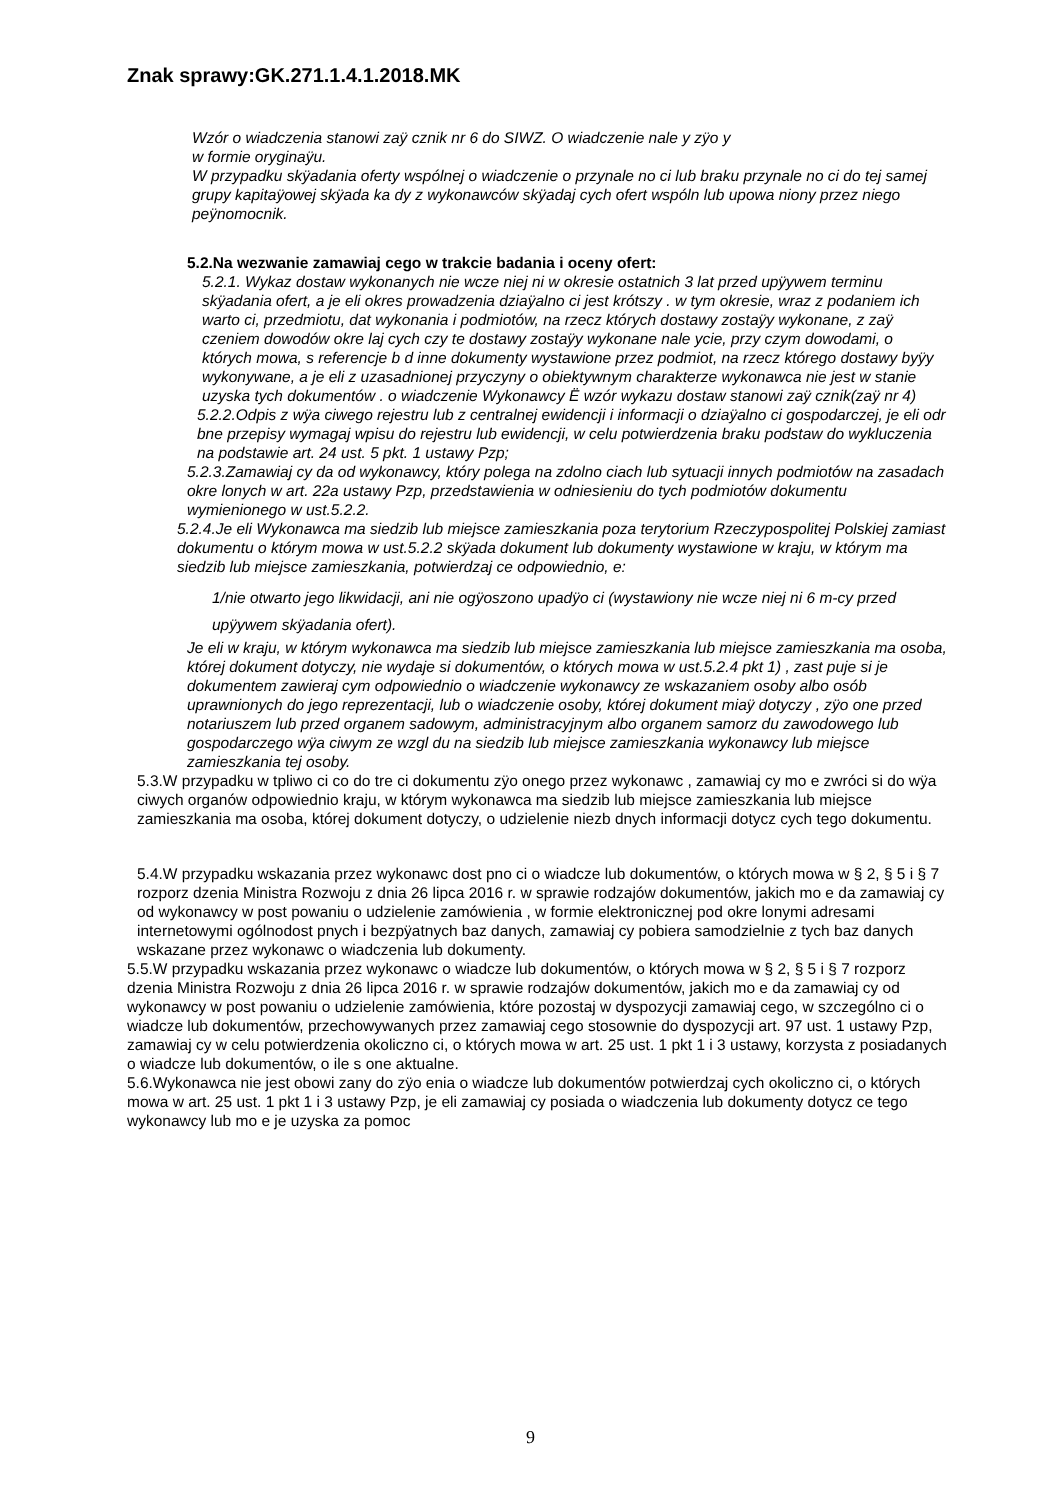Znak sprawy:GK.271.1.4.1.2018.MK
Wzór o wiadczenia stanowi zaÿ cznik nr 6 do SIWZ. O wiadczenie nale y zÿo y
w formie oryginaÿu.
W przypadku skÿadania oferty wspólnej o wiadczenie o przynale no ci lub braku przynale no ci do tej samej grupy kapitaÿowej skÿada ka dy z wykonawców skÿadaj cych ofert wspóln lub upowa niony przez niego peÿnomocnik.
5.2.Na wezwanie zamawiaj cego w trakcie badania i oceny ofert:
5.2.1. Wykaz dostaw wykonanych nie wcze niej ni w okresie ostatnich 3 lat przed upÿywem terminu skÿadania ofert, a je eli okres prowadzenia dziaÿalno ci jest krótszy . w tym okresie, wraz z podaniem ich warto ci, przedmiotu, dat wykonania i podmiotów, na rzecz których dostawy zostaÿy wykonane, z zaÿ czeniem dowodów okre laj cych czy te dostawy zostaÿy wykonane nale ycie, przy czym dowodami, o których mowa, s referencje b d inne dokumenty wystawione przez podmiot, na rzecz którego dostawy byÿy wykonywane, a je eli z uzasadnionej przyczyny o obiektywnym charakterze wykonawca nie jest w stanie uzyska tych dokumentów . o wiadczenie Wykonawcy Ë wzór wykazu dostaw stanowi zaÿ cznik(zaÿ nr 4)
5.2.2.Odpis z wÿa ciwego rejestru lub z centralnej ewidencji i informacji o dziaÿalno ci gospodarczej, je eli odr bne przepisy wymagaj wpisu do rejestru lub ewidencji, w celu potwierdzenia braku podstaw do wykluczenia na podstawie art. 24 ust. 5 pkt. 1 ustawy Pzp;
5.2.3.Zamawiaj cy da od wykonawcy, który polega na zdolno ciach lub sytuacji innych podmiotów na zasadach okre lonych w art. 22a ustawy Pzp, przedstawienia w odniesieniu do tych podmiotów dokumentu wymienionego w ust.5.2.2.
5.2.4.Je eli Wykonawca ma siedzib lub miejsce zamieszkania poza terytorium Rzeczypospolitej Polskiej zamiast dokumentu o którym mowa w ust.5.2.2 skÿada dokument lub dokumenty wystawione w kraju, w którym ma siedzib lub miejsce zamieszkania, potwierdzaj ce odpowiednio, e:
1/nie otwarto jego likwidacji, ani nie ogÿoszono upadÿo ci (wystawiony nie wcze niej ni 6 m-cy przed upÿywem skÿadania ofert).
Je eli w kraju, w którym wykonawca ma siedzib lub miejsce zamieszkania lub miejsce zamieszkania ma osoba, której dokument dotyczy, nie wydaje si dokumentów, o których mowa w ust.5.2.4 pkt 1) , zast puje si je dokumentem zawieraj cym odpowiednio o wiadczenie wykonawcy ze wskazaniem osoby albo osób uprawnionych do jego reprezentacji, lub o wiadczenie osoby, której dokument miaÿ dotyczy , zÿo one przed notariuszem lub przed organem sadowym, administracyjnym albo organem samorz du zawodowego lub gospodarczego wÿa ciwym ze wzgl du na siedzib lub miejsce zamieszkania wykonawcy lub miejsce zamieszkania tej osoby.
5.3.W przypadku w tpliwo ci co do tre ci dokumentu zÿo onego przez wykonawc , zamawiaj cy mo e zwróci si do wÿa ciwych organów odpowiednio kraju, w którym wykonawca ma siedzib lub miejsce zamieszkania lub miejsce zamieszkania ma osoba, której dokument dotyczy, o udzielenie niezb dnych informacji dotycz cych tego dokumentu.
5.4.W przypadku wskazania przez wykonawc dost pno ci o wiadcze lub dokumentów, o których mowa w § 2, § 5 i § 7 rozporz dzenia Ministra Rozwoju z dnia 26 lipca 2016 r. w sprawie rodzajów dokumentów, jakich mo e da zamawiaj cy od wykonawcy w post powaniu o udzielenie zamówienia , w formie elektronicznej pod okre lonymi adresami internetowymi ogólnodost pnych i bezpÿatnych baz danych, zamawiaj cy pobiera samodzielnie z tych baz danych wskazane przez wykonawc o wiadczenia lub dokumenty.
5.5.W przypadku wskazania przez wykonawc o wiadcze lub dokumentów, o których mowa w § 2, § 5 i § 7 rozporz dzenia Ministra Rozwoju z dnia 26 lipca 2016 r. w sprawie rodzajów dokumentów, jakich mo e da zamawiaj cy od wykonawcy w post powaniu o udzielenie zamówienia, które pozostaj w dyspozycji zamawiaj cego, w szczególno ci o wiadcze lub dokumentów, przechowywanych przez zamawiaj cego stosownie do dyspozycji art. 97 ust. 1 ustawy Pzp, zamawiaj cy w celu potwierdzenia okoliczno ci, o których mowa w art. 25 ust. 1 pkt 1 i 3 ustawy, korzysta z posiadanych o wiadcze lub dokumentów, o ile s one aktualne.
5.6.Wykonawca nie jest obowi zany do zÿo enia o wiadcze lub dokumentów potwierdzaj cych okoliczno ci, o których mowa w art. 25 ust. 1 pkt 1 i 3 ustawy Pzp, je eli zamawiaj cy posiada o wiadczenia lub dokumenty dotycz ce tego wykonawcy lub mo e je uzyska za pomoc
9